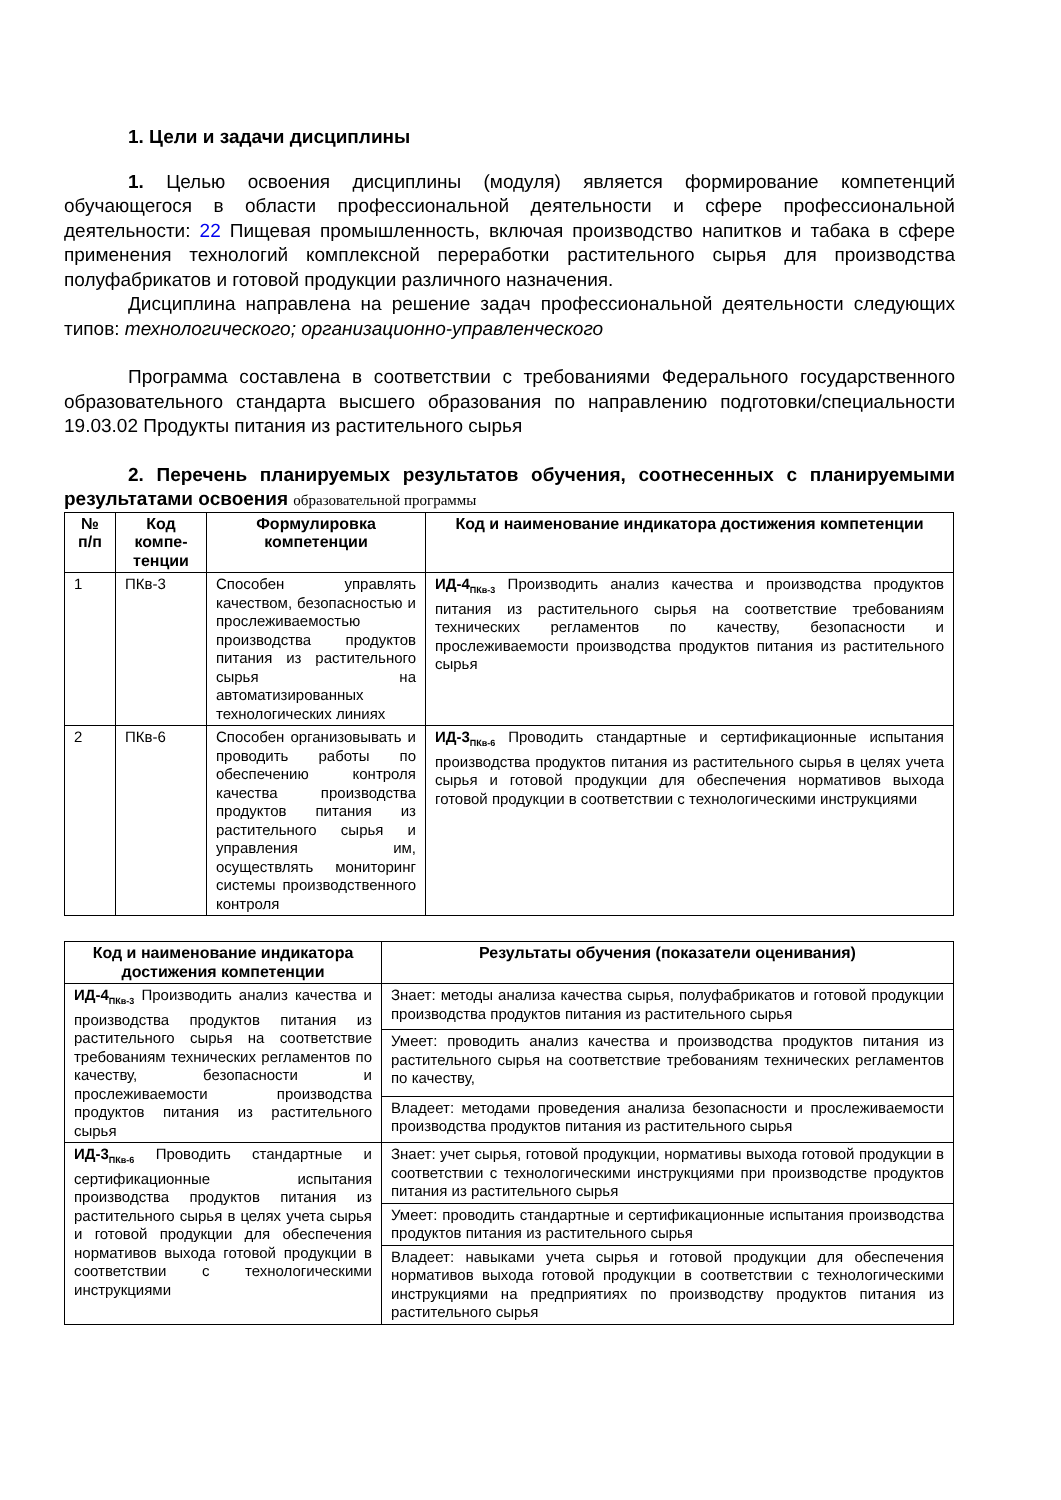1. Цели и задачи дисциплины
1. Целью освоения дисциплины (модуля) является формирование компетенций обучающегося в области профессиональной деятельности и сфере профессиональной деятельности: 22 Пищевая промышленность, включая производство напитков и табака в сфере применения технологий комплексной переработки растительного сырья для производства полуфабрикатов и готовой продукции различного назначения.
Дисциплина направлена на решение задач профессиональной деятельности следующих типов: технологического; организационно-управленческого
Программа составлена в соответствии с требованиями Федерального государственного образовательного стандарта высшего образования по направлению подготовки/специальности 19.03.02 Продукты питания из растительного сырья
2. Перечень планируемых результатов обучения, соотнесенных с планируемыми результатами освоения образовательной программы
| № п/п | Код компе­тенции | Формулировка компетенции | Код и наименование индикатора достижения компетенции |
| --- | --- | --- | --- |
| 1 | ПКв-3 | Способен управлять качеством, безопасностью и прослеживаемостью производства продуктов питания из растительного сырья на автоматизированных технологических линиях | ИД-4<sub>ПКв-3</sub> Производить анализ качества и производства продуктов питания из растительного сырья на соответствие требованиям технических регламентов по качеству, безопасности и прослеживаемости производства продуктов питания из растительного сырья |
| 2 | ПКв-6 | Способен организовывать и проводить работы по обеспечению контроля качества производства продуктов питания из растительного сырья и управления им, осуществлять мониторинг системы производственного контроля | ИД-3<sub>ПКв-6</sub> Проводить стандартные и сертификационные испытания производства продуктов питания из растительного сырья в целях учета сырья и готовой продукции для обеспечения нормативов выхода готовой продукции в соответствии с технологическими инструкциями |
| Код и наименование индикатора достижения компетенции | Результаты обучения (показатели оценивания) |
| --- | --- |
| ИД-4<sub>ПКв-3</sub> Производить анализ качества и производства продуктов питания из растительного сырья на соответствие требованиям технических регламентов по качеству, безопасности и прослеживаемости производства продуктов питания из растительного сырья | Знает: методы анализа качества сырья, полуфабрикатов и готовой продукции производства продуктов питания из растительного сырья |
| | Умеет: проводить анализ качества и производства продуктов питания из растительного сырья на соответствие требованиям технических регламентов по качеству, |
| | Владеет: методами проведения анализа безопасности и прослеживаемости производства продуктов питания из растительного сырья |
| ИД-3<sub>ПКв-6</sub> Проводить стандартные и сертификационные испытания производства продуктов питания из растительного сырья в целях учета сырья и готовой продукции для обеспечения нормативов выхода готовой продукции в соответствии с технологическими инструкциями | Знает: учет сырья, готовой продукции, нормативы выхода готовой продукции в соответствии с технологическими инструкциями при производстве продуктов питания из растительного сырья |
| | Умеет: проводить стандартные и сертификационные испытания производства продуктов питания из растительного сырья |
| | Владеет: навыками учета сырья и готовой продукции для обеспечения нормативов выхода готовой продукции в соответствии с технологическими инструкциями на предприятиях по производству продуктов питания из растительного сырья |